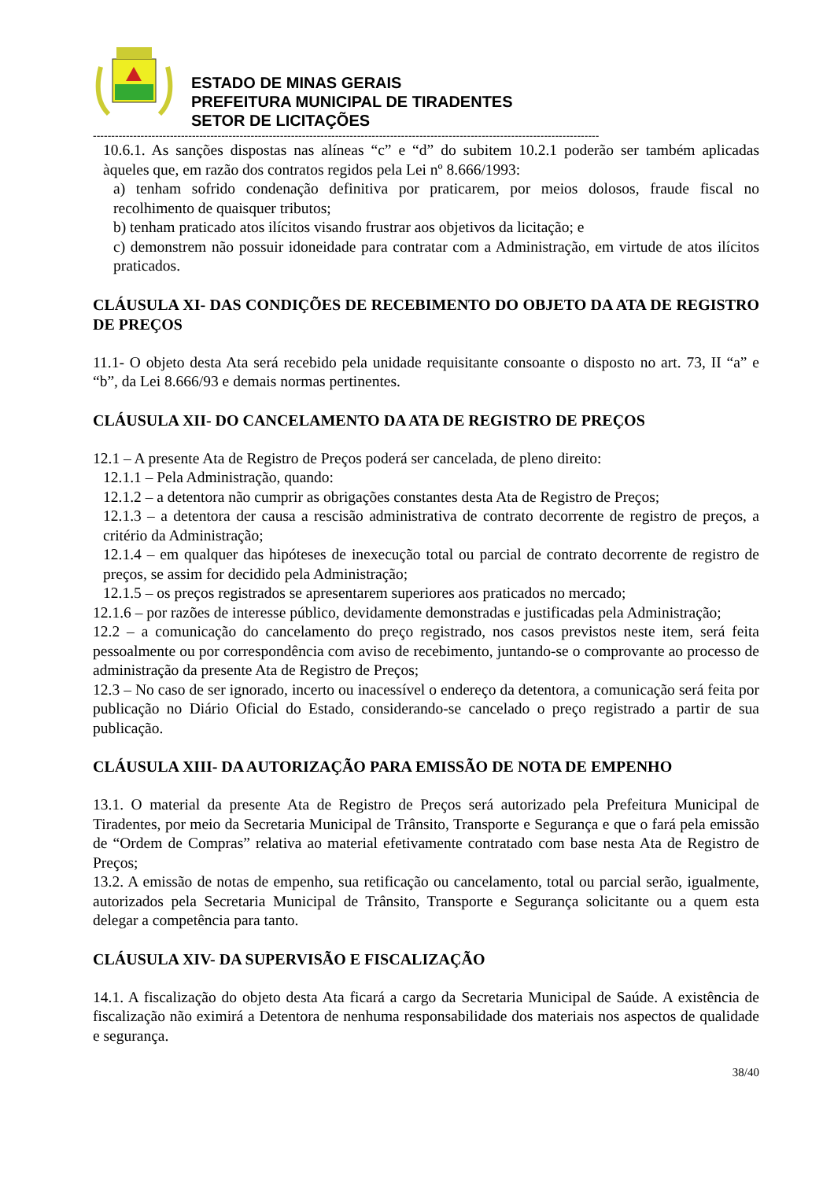ESTADO DE MINAS GERAIS
PREFEITURA MUNICIPAL DE TIRADENTES
SETOR DE LICITAÇÕES
------------------------------------------------------------------------------------------------------------------------------------------
10.6.1. As sanções dispostas nas alíneas “c” e “d” do subitem 10.2.1 poderão ser também aplicadas àqueles que, em razão dos contratos regidos pela Lei nº 8.666/1993:
a) tenham sofrido condenação definitiva por praticarem, por meios dolosos, fraude fiscal no recolhimento de quaisquer tributos;
b) tenham praticado atos ilícitos visando frustrar aos objetivos da licitação; e
c) demonstrem não possuir idoneidade para contratar com a Administração, em virtude de atos ilícitos praticados.
CLÁUSULA XI- DAS CONDIÇÕES DE RECEBIMENTO DO OBJETO DA ATA DE REGISTRO DE PREÇOS
11.1- O objeto desta Ata será recebido pela unidade requisitante consoante o disposto no art. 73, II “a” e “b”, da Lei 8.666/93 e demais normas pertinentes.
CLÁUSULA XII- DO CANCELAMENTO DA ATA DE REGISTRO DE PREÇOS
12.1 – A presente Ata de Registro de Preços poderá ser cancelada, de pleno direito:
12.1.1 – Pela Administração, quando:
12.1.2 – a detentora não cumprir as obrigações constantes desta Ata de Registro de Preços;
12.1.3 – a detentora der causa a rescisão administrativa de contrato decorrente de registro de preços, a critério da Administração;
12.1.4 – em qualquer das hipóteses de inexecução total ou parcial de contrato decorrente de registro de preços, se assim for decidido pela Administração;
12.1.5 – os preços registrados se apresentarem superiores aos praticados no mercado;
12.1.6 – por razões de interesse público, devidamente demonstradas e justificadas pela Administração;
12.2 – a comunicação do cancelamento do preço registrado, nos casos previstos neste item, será feita pessoalmente ou por correspondência com aviso de recebimento, juntando-se o comprovante ao processo de administração da presente Ata de Registro de Preços;
12.3 – No caso de ser ignorado, incerto ou inacessível o endereço da detentora, a comunicação será feita por publicação no Diário Oficial do Estado, considerando-se cancelado o preço registrado a partir de sua publicação.
CLÁUSULA XIII- DA AUTORIZAÇÃO PARA EMISSÃO DE NOTA DE EMPENHO
13.1. O material da presente Ata de Registro de Preços será autorizado pela Prefeitura Municipal de Tiradentes, por meio da Secretaria Municipal de Trânsito, Transporte e Segurança e que o fará pela emissão de “Ordem de Compras” relativa ao material efetivamente contratado com base nesta Ata de Registro de Preços;
13.2. A emissão de notas de empenho, sua retificação ou cancelamento, total ou parcial serão, igualmente, autorizados pela Secretaria Municipal de Trânsito, Transporte e Segurança solicitante ou a quem esta delegar a competência para tanto.
CLÁUSULA XIV- DA SUPERVISÃO E FISCALIZAÇÃO
14.1. A fiscalização do objeto desta Ata ficará a cargo da Secretaria Municipal de Saúde. A existência de fiscalização não eximirá a Detentora de nenhuma responsabilidade dos materiais nos aspectos de qualidade e segurança.
38/40